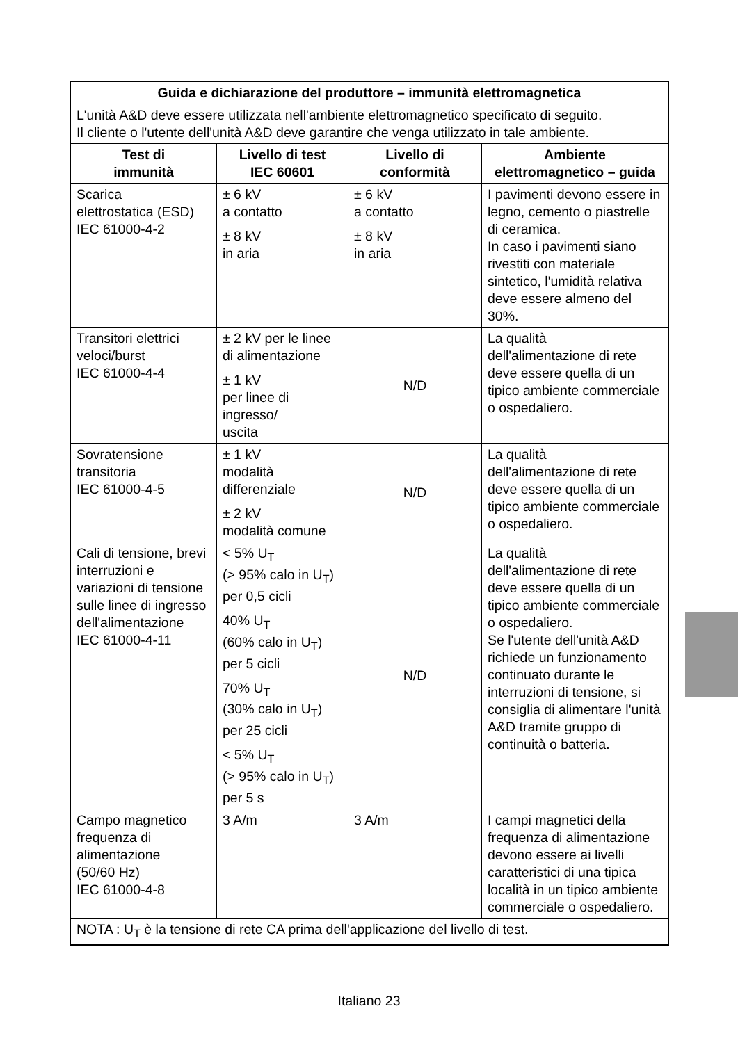| Guida e dichiarazione del produttore – immunità elettromagnetica | | | |
| --- | --- | --- | --- |
| L'unità A&D deve essere utilizzata nell'ambiente elettromagnetico specificato di seguito. Il cliente o l'utente dell'unità A&D deve garantire che venga utilizzato in tale ambiente. | | | |
| Test di immunità | Livello di test IEC 60601 | Livello di conformità | Ambiente elettromagnetico – guida |
| Scarica elettrostatica (ESD) IEC 61000-4-2 | ± 6 kV a contatto ± 8 kV in aria | ± 6 kV a contatto ± 8 kV in aria | I pavimenti devono essere in legno, cemento o piastrelle di ceramica. In caso i pavimenti siano rivestiti con materiale sintetico, l'umidità relativa deve essere almeno del 30%. |
| Transitori elettrici veloci/burst IEC 61000-4-4 | ± 2 kV per le linee di alimentazione ± 1 kV per linee di ingresso/ uscita | N/D | La qualità dell'alimentazione di rete deve essere quella di un tipico ambiente commerciale o ospedaliero. |
| Sovratensione transitoria IEC 61000-4-5 | ± 1 kV modalità differenziale ± 2 kV modalità comune | N/D | La qualità dell'alimentazione di rete deve essere quella di un tipico ambiente commerciale o ospedaliero. |
| Cali di tensione, brevi interruzioni e variazioni di tensione sulle linee di ingresso dell'alimentazione IEC 61000-4-11 | < 5% U<sub>T</sub> (> 95% calo in U<sub>T</sub>) per 0,5 cicli 40% U<sub>T</sub> (60% calo in U<sub>T</sub>) per 5 cicli 70% U<sub>T</sub> (30% calo in U<sub>T</sub>) per 25 cicli < 5% U<sub>T</sub> (> 95% calo in U<sub>T</sub>) per 5 s | N/D | La qualità dell'alimentazione di rete deve essere quella di un tipico ambiente commerciale o ospedaliero. Se l'utente dell'unità A&D richiede un funzionamento continuato durante le interruzioni di tensione, si consiglia di alimentare l'unità A&D tramite gruppo di continuità o batteria. |
| Campo magnetico frequenza di alimentazione (50/60 Hz) IEC 61000-4-8 | 3 A/m | 3 A/m | I campi magnetici della frequenza di alimentazione devono essere ai livelli caratteristici di una tipica località in un tipico ambiente commerciale o ospedaliero. |
| NOTA : U<sub>T</sub> è la tensione di rete CA prima dell'applicazione del livello di test. | | | |
Italiano 23